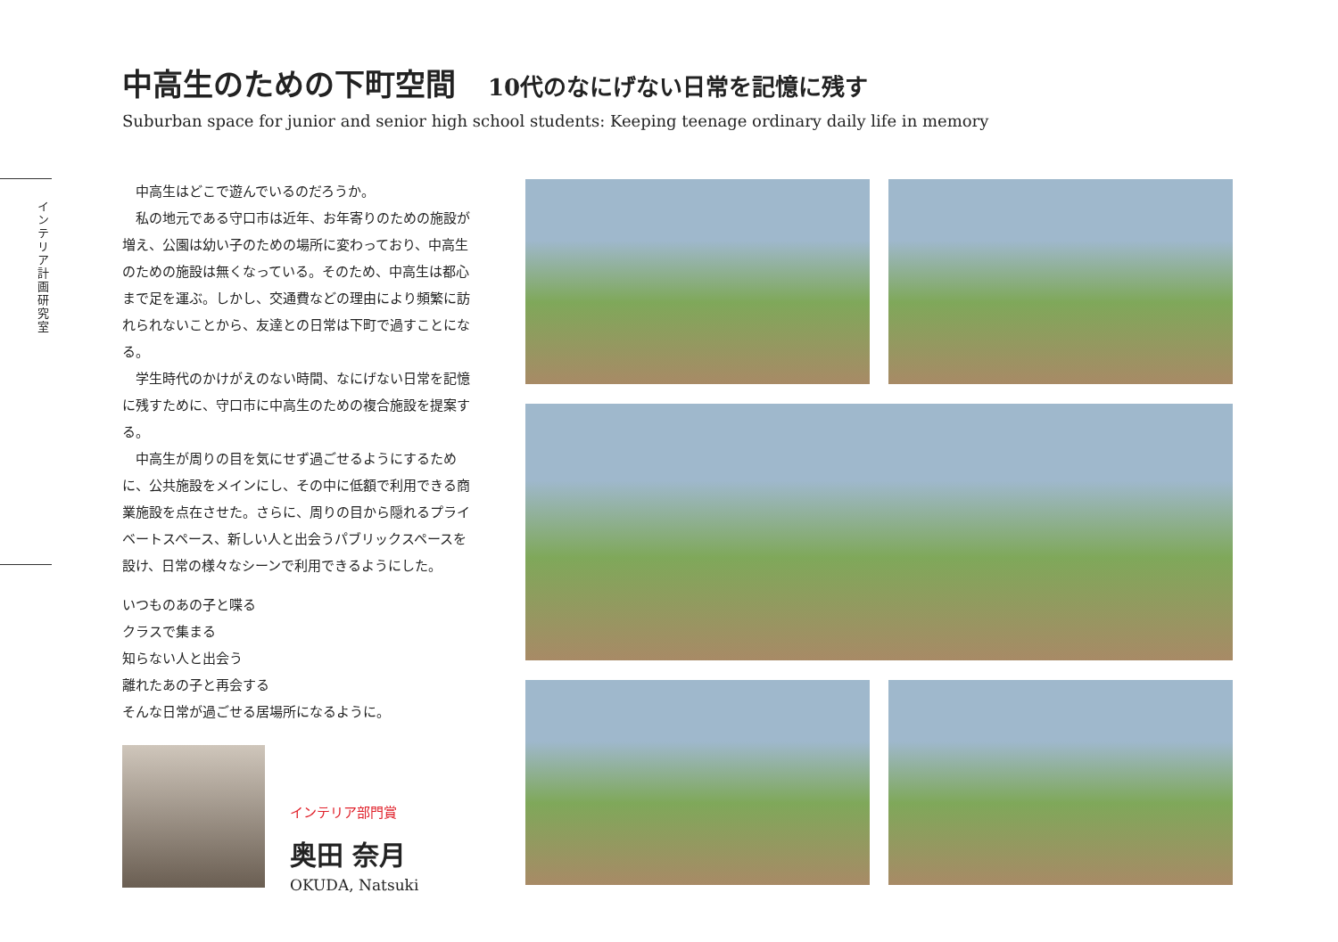中高生のための下町空間 10代のなにげない日常を記憶に残す
Suburban space for junior and senior high school students: Keeping teenage ordinary daily life in memory
インテリア計画研究室
中高生はどこで遊んでいるのだろうか。
私の地元である守口市は近年、お年寄りのための施設が増え、公園は幼い子のための場所に変わっており、中高生のための施設は無くなっている。そのため、中高生は都心まで足を運ぶ。しかし、交通費などの理由により頻繁に訪れられないことから、友達との日常は下町で過すことになる。
学生時代のかけがえのない時間、なにげない日常を記憶に残すために、守口市に中高生のための複合施設を提案する。
中高生が周りの目を気にせず過ごせるようにするために、公共施設をメインにし、その中に低額で利用できる商業施設を点在させた。さらに、周りの目から隠れるプライベートスペース、新しい人と出会うパブリックスペースを設け、日常の様々なシーンで利用できるようにした。
いつものあの子と喋る
クラスで集まる
知らない人と出会う
離れたあの子と再会する
そんな日常が過ごせる居場所になるように。
インテリア部門賞
奥田 奈月
OKUDA, Natsuki